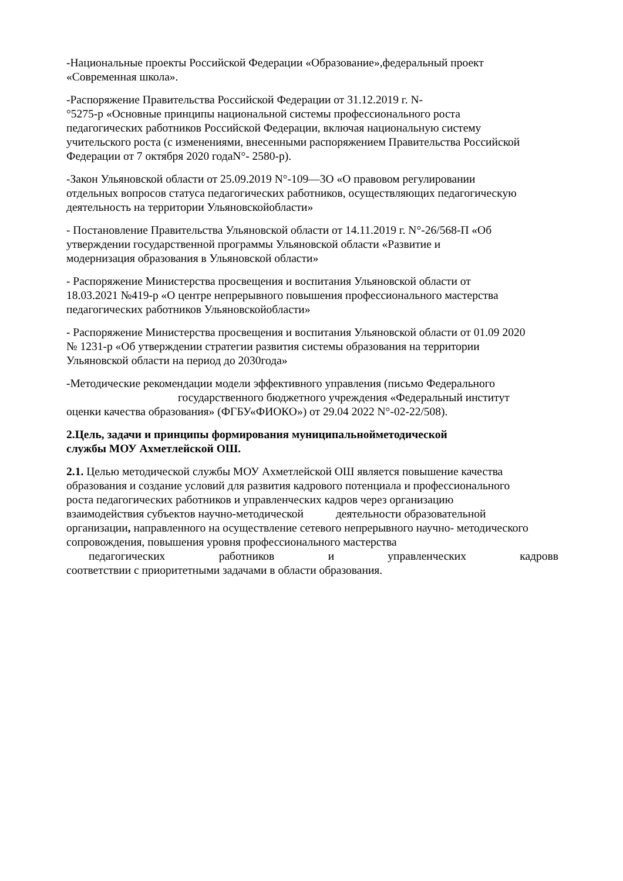-Национальные проекты Российской Федерации «Образование»,федеральный проект
«Современная школа».
-Распоряжение Правительства Российской Федерации от 31.12.2019 г. N-
°5275-р «Основные принципы национальной системы профессионального роста
педагогических работников Российской Федерации, включая национальную систему
учительского роста (с изменениями, внесенными распоряжением Правительства Российской
Федерации от 7 октября 2020 годаN°- 2580-р).
-Закон Ульяновской области от 25.09.2019 N°-109—3О «О правовом регулировании
отдельных вопросов статуса педагогических работников, осуществляющих педагогическую
деятельность на территории Ульяновскойобласти»
- Постановление Правительства Ульяновской области от 14.11.2019 г. N°-26/568-П «Об
утверждении государственной программы Ульяновской области «Развитие и
модернизация образования в Ульяновской области»
- Распоряжение Министерства просвещения и воспитания Ульяновской области от
18.03.2021 №419-р «О центре непрерывного повышения профессионального мастерства
педагогических работников Ульяновскойобласти»
- Распоряжение Министерства просвещения и воспитания Ульяновской области от 01.09 2020
№ 1231-р «Об утверждении стратегии развития системы образования на территории
Ульяновской области на период до 2030года»
-Методические рекомендации модели эффективного управления (письмо Федерального
государственного бюджетного учреждения «Федеральный институт
оценки качества образования» (ФГБУ«ФИОКО») от 29.04 2022 N°-02-22/508).
2.Цель, задачи и принципы формирования муниципальнойметодической
службы МОУ Ахметлейской ОШ.
2.1. Целью методической службы МОУ Ахметлейской ОШ является повышение качества
образования и создание условий для развития кадрового потенциала и профессионального
роста педагогических работников и управленческих кадров через организацию
взаимодействия субъектов научно-методической деятельности образовательной
организации, направленного на осуществление сетевого непрерывного научно- методического
сопровождения, повышения уровня профессионального мастерства
педагогических работников и управленческих кадровв
соответствии с приоритетными задачами в области образования.